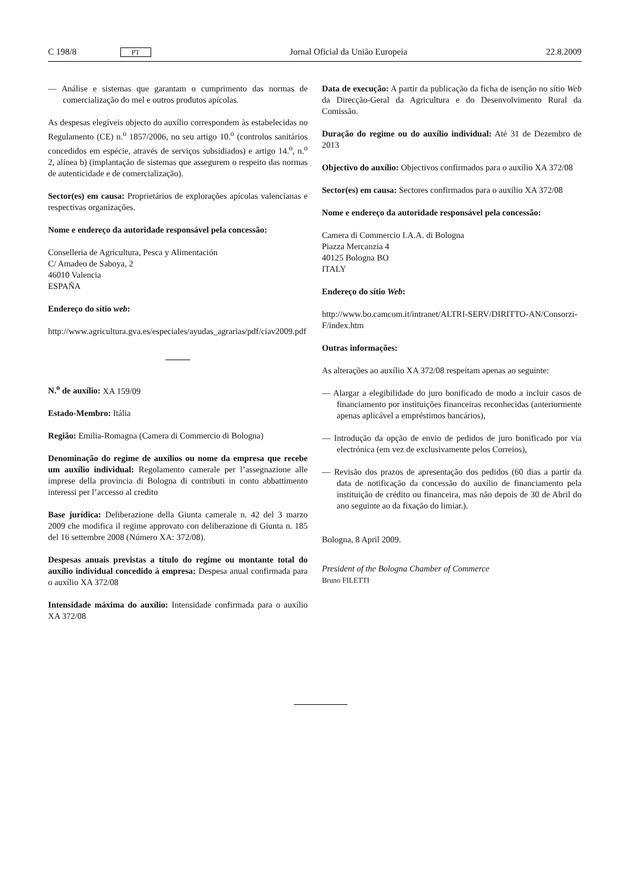C 198/8 PT Jornal Oficial da União Europeia 22.8.2009
— Análise e sistemas que garantam o cumprimento das normas de comercialização do mel e outros produtos apícolas.
As despesas elegíveis objecto do auxílio correspondem às estabelecidas no Regulamento (CE) n.<sup>o</sup> 1857/2006, no seu artigo 10.<sup>o</sup> (controlos sanitários concedidos em espécie, através de serviços subsidiados) e artigo 14.<sup>o</sup>, n.<sup>o</sup> 2, alínea b) (implantação de sistemas que assegurem o respeito das normas de autenticidade e de comercialização).
Sector(es) em causa: Proprietários de explorações apícolas valencianas e respectivas organizações.
Nome e endereço da autoridade responsável pela concessão:
Conselleria de Agricultura, Pesca y Alimentación
C/ Amadeo de Saboya, 2
46010 Valencia
ESPAÑA
Endereço do sítio web:
http://www.agricultura.gva.es/especiales/ayudas_agrarias/pdf/ciav2009.pdf
N.<sup>o</sup> de auxílio: XA 159/09
Estado-Membro: Itália
Região: Emilia-Romagna (Camera di Commercio di Bologna)
Denominação do regime de auxílios ou nome da empresa que recebe um auxílio individual: Regolamento camerale per l’assegnazione alle imprese della provincia di Bologna di contributi in conto abbattimento interessi per l’accesso al credito
Base jurídica: Deliberazione della Giunta camerale n. 42 del 3 marzo 2009 che modifica il regime approvato con deliberazione di Giunta n. 185 del 16 settembre 2008 (Número XA: 372/08).
Despesas anuais previstas a título do regime ou montante total do auxílio individual concedido à empresa: Despesa anual confirmada para o auxílio XA 372/08
Intensidade máxima do auxílio: Intensidade confirmada para o auxílio XA 372/08
Data de execução: A partir da publicação da ficha de isenção no sítio Web da Direcção-Geral da Agricultura e do Desenvolvimento Rural da Comissão.
Duração do regime ou do auxílio individual: Até 31 de Dezembro de 2013
Objectivo do auxílio: Objectivos confirmados para o auxílio XA 372/08
Sector(es) em causa: Sectores confirmados para o auxílio XA 372/08
Nome e endereço da autoridade responsável pela concessão:
Camera di Commercio I.A.A. di Bologna
Piazza Mercanzia 4
40125 Bologna BO
ITALY
Endereço do sítio Web:
http://www.bo.camcom.it/intranet/ALTRI-SERV/DIRITTO-AN/Consorzi-F/index.htm
Outras informações:
As alterações ao auxílio XA 372/08 respeitam apenas ao seguinte:
— Alargar a elegibilidade do juro bonificado de modo a incluir casos de financiamento por instituições financeiras reconhecidas (anteriormente apenas aplicável a empréstimos bancários),
— Introdução da opção de envio de pedidos de juro bonificado por via electrónica (em vez de exclusivamente pelos Correios),
— Revisão dos prazos de apresentação dos pedidos (60 dias a partir da data de notificação da concessão do auxílio de financiamento pela instituição de crédito ou financeira, mas não depois de 30 de Abril do ano seguinte ao da fixação do limiar.).
Bologna, 8 April 2009.
President of the Bologna Chamber of Commerce
Bruno FILETTI